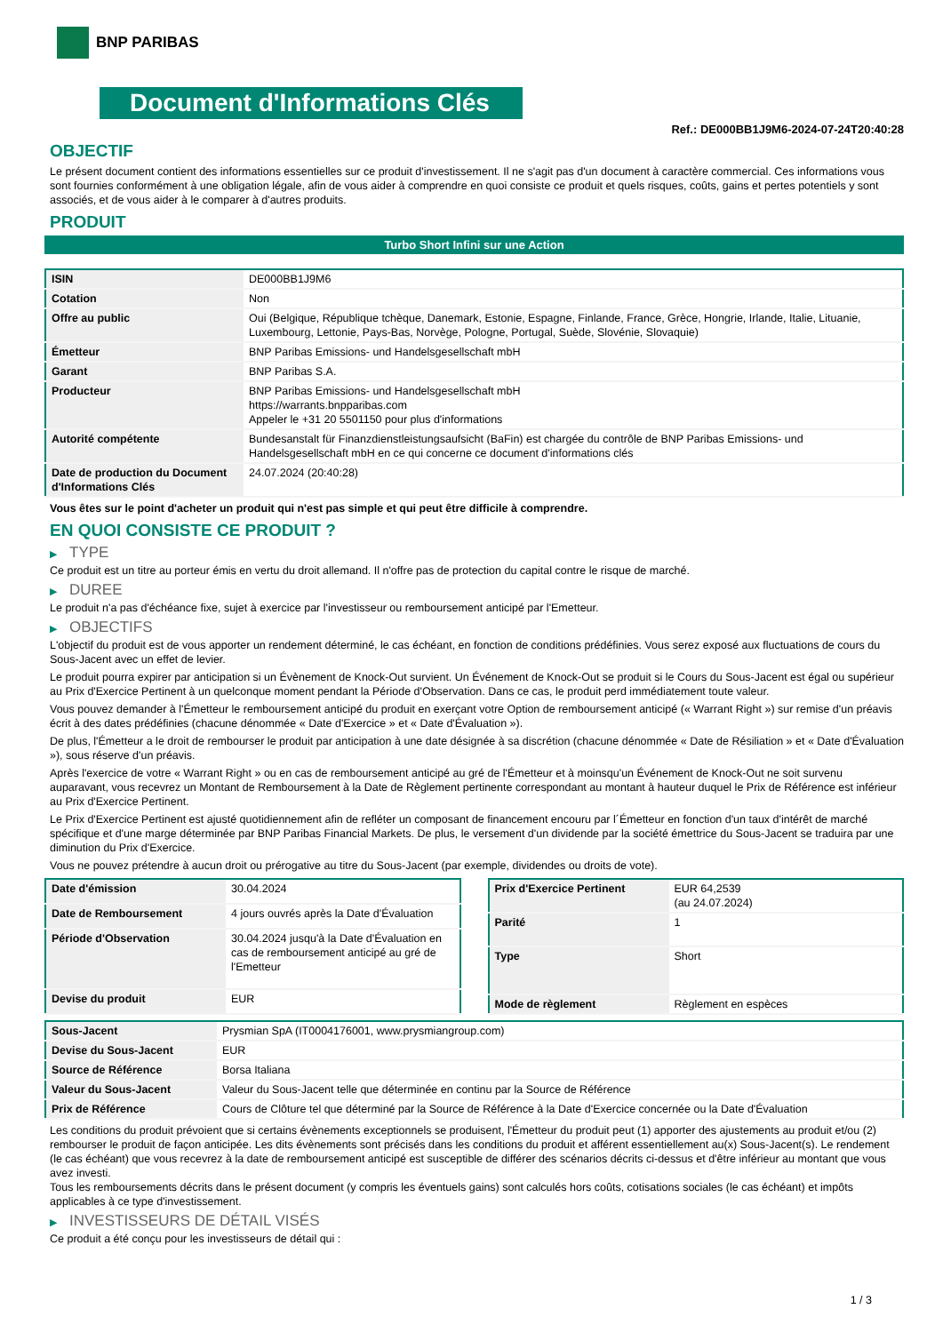BNP PARIBAS
Document d'Informations Clés
Ref.: DE000BB1J9M6-2024-07-24T20:40:28
OBJECTIF
Le présent document contient des informations essentielles sur ce produit d'investissement. Il ne s'agit pas d'un document à caractère commercial. Ces informations vous sont fournies conformément à une obligation légale, afin de vous aider à comprendre en quoi consiste ce produit et quels risques, coûts, gains et pertes potentiels y sont associés, et de vous aider à le comparer à d'autres produits.
PRODUIT
Turbo Short Infini sur une Action
| ISIN | DE000BB1J9M6 |
| Cotation | Non |
| Offre au public | Oui (Belgique, République tchèque, Danemark, Estonie, Espagne, Finlande, France, Grèce, Hongrie, Irlande, Italie, Lituanie, Luxembourg, Lettonie, Pays-Bas, Norvège, Pologne, Portugal, Suède, Slovénie, Slovaquie) |
| Émetteur | BNP Paribas Emissions- und Handelsgesellschaft mbH |
| Garant | BNP Paribas S.A. |
| Producteur | BNP Paribas Emissions- und Handelsgesellschaft mbH https://warrants.bnpparibas.com Appeler le +31 20 5501150 pour plus d'informations |
| Autorité compétente | Bundesanstalt für Finanzdienstleistungsaufsicht (BaFin) est chargée du contrôle de BNP Paribas Emissions- und Handelsgesellschaft mbH en ce qui concerne ce document d'informations clés |
| Date de production du Document d'Informations Clés | 24.07.2024 (20:40:28) |
Vous êtes sur le point d'acheter un produit qui n'est pas simple et qui peut être difficile à comprendre.
EN QUOI CONSISTE CE PRODUIT ?
▶ TYPE
Ce produit est un titre au porteur émis en vertu du droit allemand. Il n'offre pas de protection du capital contre le risque de marché.
▶ DUREE
Le produit n'a pas d'échéance fixe, sujet à exercice par l'investisseur ou remboursement anticipé par l'Emetteur.
▶ OBJECTIFS
L'objectif du produit est de vous apporter un rendement déterminé, le cas échéant, en fonction de conditions prédéfinies. Vous serez exposé aux fluctuations de cours du Sous-Jacent avec un effet de levier.
Le produit pourra expirer par anticipation si un Évènement de Knock-Out survient. Un Événement de Knock-Out se produit si le Cours du Sous-Jacent est égal ou supérieur au Prix d'Exercice Pertinent à un quelconque moment pendant la Période d'Observation. Dans ce cas, le produit perd immédiatement toute valeur.
Vous pouvez demander à l'Émetteur le remboursement anticipé du produit en exerçant votre Option de remboursement anticipé (« Warrant Right ») sur remise d'un préavis écrit à des dates prédéfinies (chacune dénommée « Date d'Exercice » et « Date d'Évaluation »).
De plus, l'Émetteur a le droit de rembourser le produit par anticipation à une date désignée à sa discrétion (chacune dénommée « Date de Résiliation » et « Date d'Évaluation »), sous réserve d'un préavis.
Après l'exercice de votre « Warrant Right » ou en cas de remboursement anticipé au gré de l'Émetteur et à moinsqu'un Événement de Knock-Out ne soit survenu auparavant, vous recevrez un Montant de Remboursement à la Date de Règlement pertinente correspondant au montant à hauteur duquel le Prix de Référence est inférieur au Prix d'Exercice Pertinent.
Le Prix d'Exercice Pertinent est ajusté quotidiennement afin de refléter un composant de financement encouru par l´Émetteur en fonction d'un taux d'intérêt de marché spécifique et d'une marge déterminée par BNP Paribas Financial Markets. De plus, le versement d'un dividende par la société émettrice du Sous-Jacent se traduira par une diminution du Prix d'Exercice.
Vous ne pouvez prétendre à aucun droit ou prérogative au titre du Sous-Jacent (par exemple, dividendes ou droits de vote).
| Date d'émission | 30.04.2024 |
| Date de Remboursement | 4 jours ouvrés après la Date d'Évaluation |
| Période d'Observation | 30.04.2024 jusqu'à la Date d'Évaluation en cas de remboursement anticipé au gré de l'Emetteur |
| Devise du produit | EUR |
| Prix d'Exercice Pertinent | EUR 64,2539 (au 24.07.2024) |
| Parité | 1 |
| Type | Short |
| Mode de règlement | Règlement en espèces |
| Sous-Jacent | Prysmian SpA (IT0004176001, www.prysmiangroup.com) |
| Devise du Sous-Jacent | EUR |
| Source de Référence | Borsa Italiana |
| Valeur du Sous-Jacent | Valeur du Sous-Jacent telle que déterminée en continu par la Source de Référence |
| Prix de Référence | Cours de Clôture tel que déterminé par la Source de Référence à la Date d'Exercice concernée ou la Date d'Évaluation |
Les conditions du produit prévoient que si certains évènements exceptionnels se produisent, l'Émetteur du produit peut (1) apporter des ajustements au produit et/ou (2) rembourser le produit de façon anticipée. Les dits évènements sont précisés dans les conditions du produit et afférent essentiellement au(x) Sous-Jacent(s). Le rendement (le cas échéant) que vous recevrez à la date de remboursement anticipé est susceptible de différer des scénarios décrits ci-dessus et d'être inférieur au montant que vous avez investi.
Tous les remboursements décrits dans le présent document (y compris les éventuels gains) sont calculés hors coûts, cotisations sociales (le cas échéant) et impôts applicables à ce type d'investissement.
▶ INVESTISSEURS DE DÉTAIL VISÉS
Ce produit a été conçu pour les investisseurs de détail qui :
1 / 3